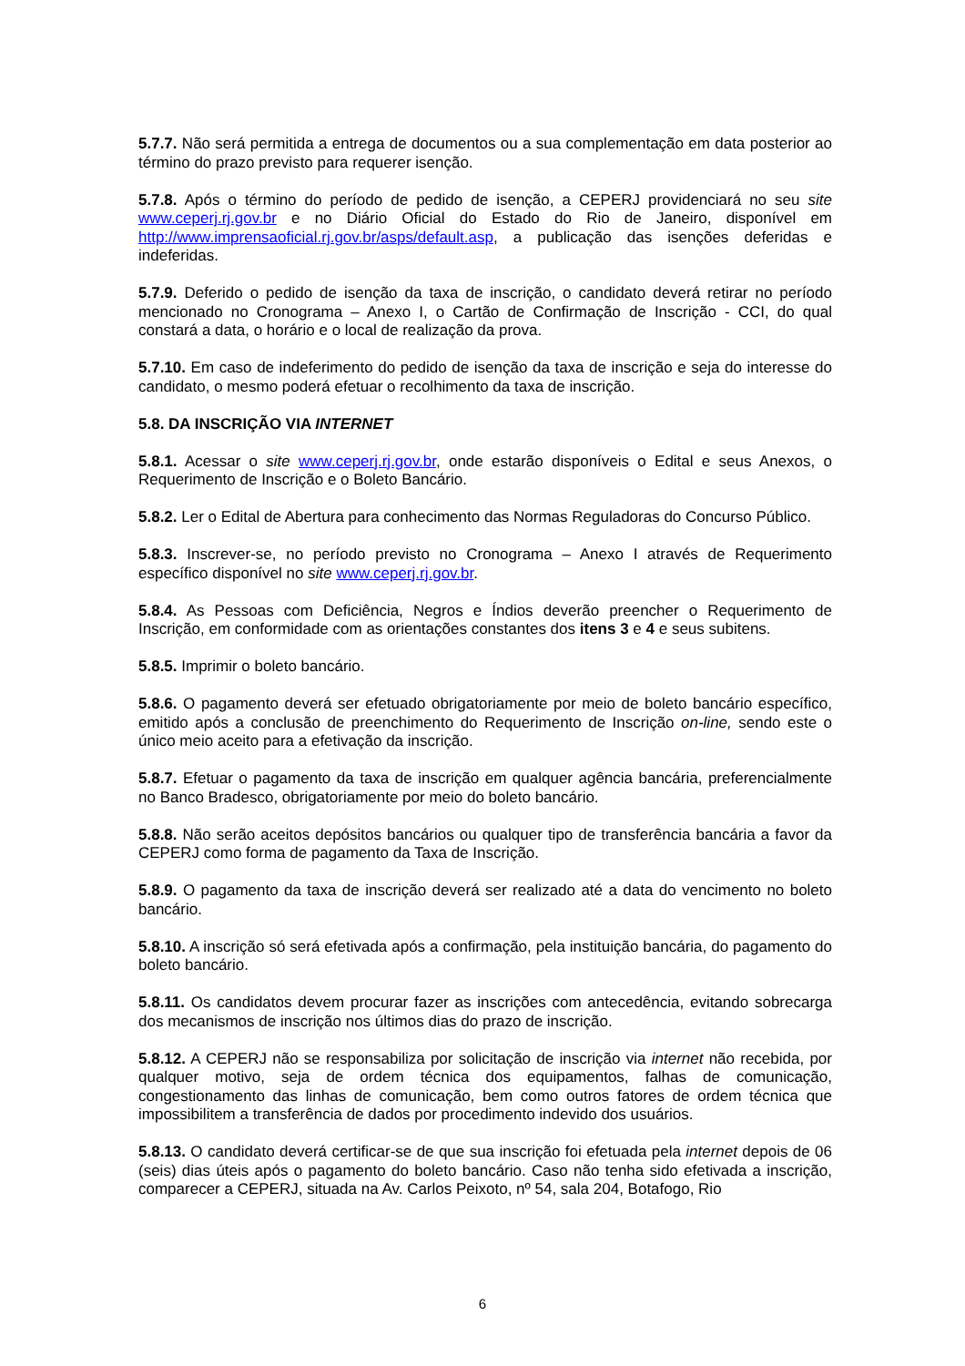5.7.7. Não será permitida a entrega de documentos ou a sua complementação em data posterior ao término do prazo previsto para requerer isenção.
5.7.8. Após o término do período de pedido de isenção, a CEPERJ providenciará no seu site www.ceperj.rj.gov.br e no Diário Oficial do Estado do Rio de Janeiro, disponível em http://www.imprensaoficial.rj.gov.br/asps/default.asp, a publicação das isenções deferidas e indeferidas.
5.7.9. Deferido o pedido de isenção da taxa de inscrição, o candidato deverá retirar no período mencionado no Cronograma – Anexo I, o Cartão de Confirmação de Inscrição - CCI, do qual constará a data, o horário e o local de realização da prova.
5.7.10. Em caso de indeferimento do pedido de isenção da taxa de inscrição e seja do interesse do candidato, o mesmo poderá efetuar o recolhimento da taxa de inscrição.
5.8. DA INSCRIÇÃO VIA INTERNET
5.8.1. Acessar o site www.ceperj.rj.gov.br, onde estarão disponíveis o Edital e seus Anexos, o Requerimento de Inscrição e o Boleto Bancário.
5.8.2. Ler o Edital de Abertura para conhecimento das Normas Reguladoras do Concurso Público.
5.8.3. Inscrever-se, no período previsto no Cronograma – Anexo I através de Requerimento específico disponível no site www.ceperj.rj.gov.br.
5.8.4. As Pessoas com Deficiência, Negros e Índios deverão preencher o Requerimento de Inscrição, em conformidade com as orientações constantes dos itens 3 e 4 e seus subitens.
5.8.5. Imprimir o boleto bancário.
5.8.6. O pagamento deverá ser efetuado obrigatoriamente por meio de boleto bancário específico, emitido após a conclusão de preenchimento do Requerimento de Inscrição on-line, sendo este o único meio aceito para a efetivação da inscrição.
5.8.7. Efetuar o pagamento da taxa de inscrição em qualquer agência bancária, preferencialmente no Banco Bradesco, obrigatoriamente por meio do boleto bancário.
5.8.8. Não serão aceitos depósitos bancários ou qualquer tipo de transferência bancária a favor da CEPERJ como forma de pagamento da Taxa de Inscrição.
5.8.9. O pagamento da taxa de inscrição deverá ser realizado até a data do vencimento no boleto bancário.
5.8.10. A inscrição só será efetivada após a confirmação, pela instituição bancária, do pagamento do boleto bancário.
5.8.11. Os candidatos devem procurar fazer as inscrições com antecedência, evitando sobrecarga dos mecanismos de inscrição nos últimos dias do prazo de inscrição.
5.8.12. A CEPERJ não se responsabiliza por solicitação de inscrição via internet não recebida, por qualquer motivo, seja de ordem técnica dos equipamentos, falhas de comunicação, congestionamento das linhas de comunicação, bem como outros fatores de ordem técnica que impossibilitem a transferência de dados por procedimento indevido dos usuários.
5.8.13. O candidato deverá certificar-se de que sua inscrição foi efetuada pela internet depois de 06 (seis) dias úteis após o pagamento do boleto bancário. Caso não tenha sido efetivada a inscrição, comparecer a CEPERJ, situada na Av. Carlos Peixoto, nº 54, sala 204, Botafogo, Rio
6